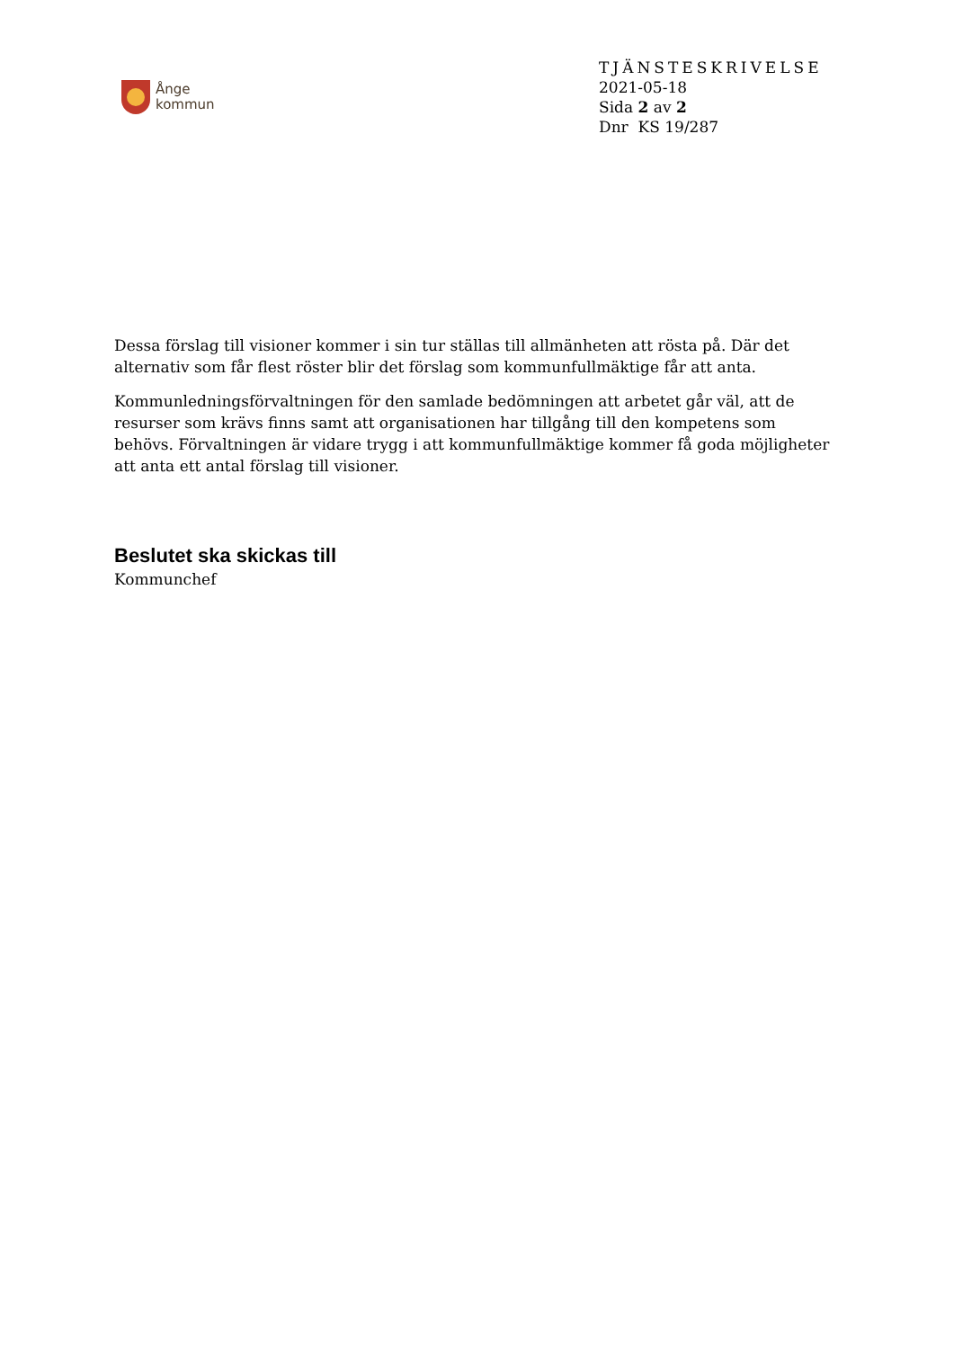Ånge
kommun
TJÄNSTESKRIVELSE
2021-05-18
Sida 2 av 2
Dnr KS 19/287
Dessa förslag till visioner kommer i sin tur ställas till allmänheten att rösta på. Där det alternativ som får flest röster blir det förslag som kommunfullmäktige får att anta.
Kommunledningsförvaltningen för den samlade bedömningen att arbetet går väl, att de resurser som krävs finns samt att organisationen har tillgång till den kompetens som behövs. Förvaltningen är vidare trygg i att kommunfullmäktige kommer få goda möjligheter att anta ett antal förslag till visioner.
Beslutet ska skickas till
Kommunchef